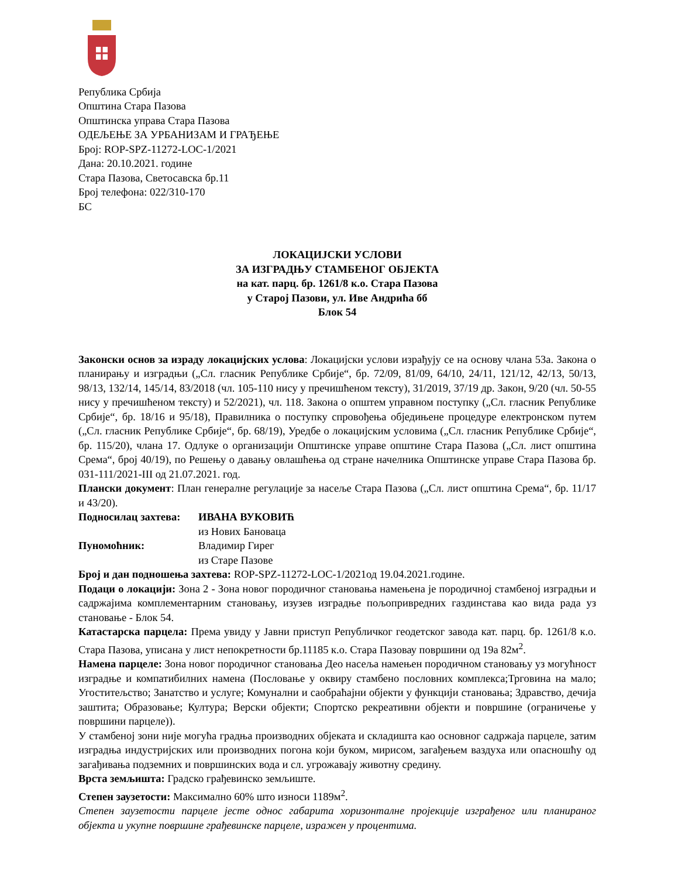Република Србија
Општина Стара Пазова
Општинска управа Стара Пазова
ОДЕЉЕЊЕ ЗА УРБАНИЗАМ И ГРАЂЕЊЕ
Број: ROP-SPZ-11272-LOC-1/2021
Дана: 20.10.2021. године
Стара Пазова, Светосавска бр.11
Број телефона: 022/310-170
БС
ЛОКАЦИЈСКИ УСЛОВИ
ЗА ИЗГРАДЊУ СТАМБЕНОГ ОБЈЕКТА
на кат. парц. бр. 1261/8 к.о. Стара Пазова
у Старој Пазови, ул. Иве Андрића бб
Блок 54
Законски основ за израду локацијских услова: Локацијски услови израђују се на основу члана 53а. Закона о планирању и изградњи („Сл. гласник Републике Србије“, бр. 72/09, 81/09, 64/10, 24/11, 121/12, 42/13, 50/13, 98/13, 132/14, 145/14, 83/2018 (чл. 105-110 нису у пречишћеном тексту), 31/2019, 37/19 др. Закон, 9/20 (чл. 50-55 нису у пречишћеном тексту) и 52/2021), чл. 118. Закона о општем управном поступку („Сл. гласник Републике Србије“, бр. 18/16 и 95/18), Правилника о поступку спровођења обједињене процедуре електронском путем („Сл. гласник Републике Србије“, бр. 68/19), Уредбе о локацијским условима („Сл. гласник Републике Србије“, бр. 115/20), члана 17. Одлуке о организацији Општинске управе општине Стара Пазова („Сл. лист општина Срема“, број 40/19), по Решењу о давању овлашћења од стране начелника Општинске управе Стара Пазова бр. 031-111/2021-III од 21.07.2021. год.
Плански документ: План генералне регулације за насеље Стара Пазова („Сл. лист општина Срема“, бр. 11/17 и 43/20).
Подносилац захтева: ИВАНА ВУКОВИЋ
из Нових Бановаца
Пуномоћник: Владимир Гирег
из Старе Пазове
Број и дан подношења захтева: ROP-SPZ-11272-LOC-1/2021од 19.04.2021.године.
Подаци о локацији: Зона 2 - Зона новог породичног становања намењена је породичној стамбеној изградњи и садржајима комплементарним становању, изузев изградње пољопривредних газдинстава као вида рада уз становање - Блок 54.
Катастарска парцела: Према увиду у Јавни приступ Републичког геодетског завода кат. парц. бр. 1261/8 к.о. Стара Пазова, уписана у лист непокретности бр.11185 к.о. Стара Пазовау површини од 19а 82м<sup>2</sup>.
Намена парцеле: Зона новог породичног становања Део насеља намењен породичном становању уз могућност изградње и компатибилних намена (Пословање у оквиру стамбено пословних комплекса;Трговина на мало; Угоститељство; Занатство и услуге; Комунални и саобраћајни објекти у функцији становања; Здравство, дечија заштита; Образовање; Култура; Верски објекти; Спортско рекреативни објекти и површине (ограничење у површини парцеле)).
У стамбеној зони није могућа градња производних објеката и складишта као основног садржаја парцеле, затим изградња индустријских или производних погона који буком, мирисом, загађењем ваздуха или опасношћу од загађивања подземних и површинских вода и сл. угрожавају животну средину.
Врста земљишта: Градско грађевинско земљиште.
Степен заузетости: Максимално 60% што износи 1189м<sup>2</sup>.
Степен заузетости парцеле јесте однос габарита хоризонталне пројекције изграђеног или планираног објекта и укупне површине грађевинске парцеле, изражен у процентима.